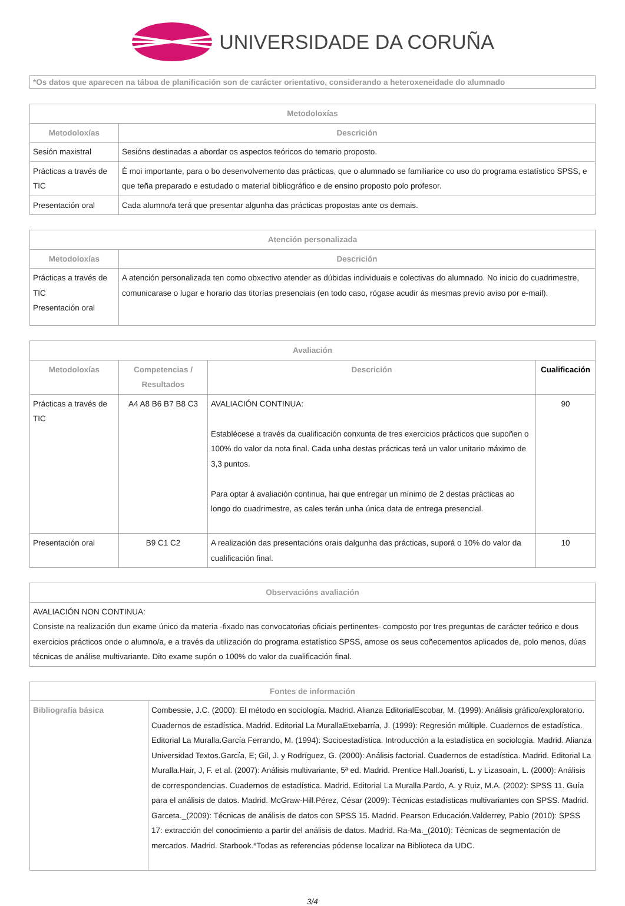UNIVERSIDADE DA CORUÑA
*Os datos que aparecen na táboa de planificación son de carácter orientativo, considerando a heteroxeneidade do alumnado
| Metodoloxías | |
| --- | --- |
| Metodoloxías | Descrición |
| Sesión maxistral | Sesións destinadas a abordar os aspectos teóricos do temario proposto. |
| Prácticas a través de TIC | É moi importante, para o bo desenvolvemento das prácticas, que o alumnado se familiarice co uso do programa estatístico SPSS, e que teña preparado e estudado o material bibliográfico e de ensino proposto polo profesor. |
| Presentación oral | Cada alumno/a terá que presentar algunha das prácticas propostas ante os demais. |
| Atención personalizada | |
| --- | --- |
| Metodoloxías | Descrición |
| Prácticas a través de TIC Presentación oral | A atención personalizada ten como obxectivo atender as dúbidas individuais e colectivas do alumnado. No inicio do cuadrimestre, comunicarase o lugar e horario das titorías presenciais (en todo caso, rógase acudir ás mesmas previo aviso por e-mail). |
| Avaliación | | | |
| --- | --- | --- | --- |
| Metodoloxías | Competencias / Resultados | Descrición | Cualificación |
| Prácticas a través de TIC | A4 A8 B6 B7 B8 C3 | AVALIACIÓN CONTINUA: Establécese a través da cualificación conxunta de tres exercicios prácticos que supoñen o 100% do valor da nota final. Cada unha destas prácticas terá un valor unitario máximo de 3,3 puntos. Para optar á avaliación continua, hai que entregar un mínimo de 2 destas prácticas ao longo do cuadrimestre, as cales terán unha única data de entrega presencial. | 90 |
| Presentación oral | B9 C1 C2 | A realización das presentacións orais dalgunha das prácticas, suporá o 10% do valor da cualificación final. | 10 |
| Observacións avaliación |
| --- |
| AVALIACIÓN NON CONTINUA: Consiste na realización dun exame único da materia -fixado nas convocatorias oficiais pertinentes- composto por tres preguntas de carácter teórico e dous exercicios prácticos onde o alumno/a, e a través da utilización do programa estatístico SPSS, amose os seus coñecementos aplicados de, polo menos, dúas técnicas de análise multivariante. Dito exame supón o 100% do valor da cualificación final. |
| Fontes de información | |
| --- | --- |
| Bibliografía básica | Combessie, J.C. (2000): El método en sociología. Madrid. Alianza EditorialEscobar, M. (1999): Análisis gráfico/exploratorio. Cuadernos de estadística. Madrid. Editorial La MurallaEtxebarría, J. (1999): Regresión múltiple. Cuadernos de estadística. Editorial La Muralla.García Ferrando, M. (1994): Socioestadística. Introducción a la estadística en sociología. Madrid. Alianza Universidad Textos.García, E; Gil, J. y Rodríguez, G. (2000): Análisis factorial. Cuadernos de estadística. Madrid. Editorial La Muralla.Hair, J, F. et al. (2007): Análisis multivariante, 5ª ed. Madrid. Prentice Hall.Joaristi, L. y Lizasoain, L. (2000): Análisis de correspondencias. Cuadernos de estadística. Madrid. Editorial La Muralla.Pardo, A. y Ruiz, M.A. (2002): SPSS 11. Guía para el análisis de datos. Madrid. McGraw-Hill.Pérez, César (2009): Técnicas estadísticas multivariantes con SPSS. Madrid. Garceta._(2009): Técnicas de análisis de datos con SPSS 15. Madrid. Pearson Educación.Valderrey, Pablo (2010): SPSS 17: extracción del conocimiento a partir del análisis de datos. Madrid. Ra-Ma._(2010): Técnicas de segmentación de mercados. Madrid. Starbook.*Todas as referencias pódense localizar na Biblioteca da UDC. |
3/4